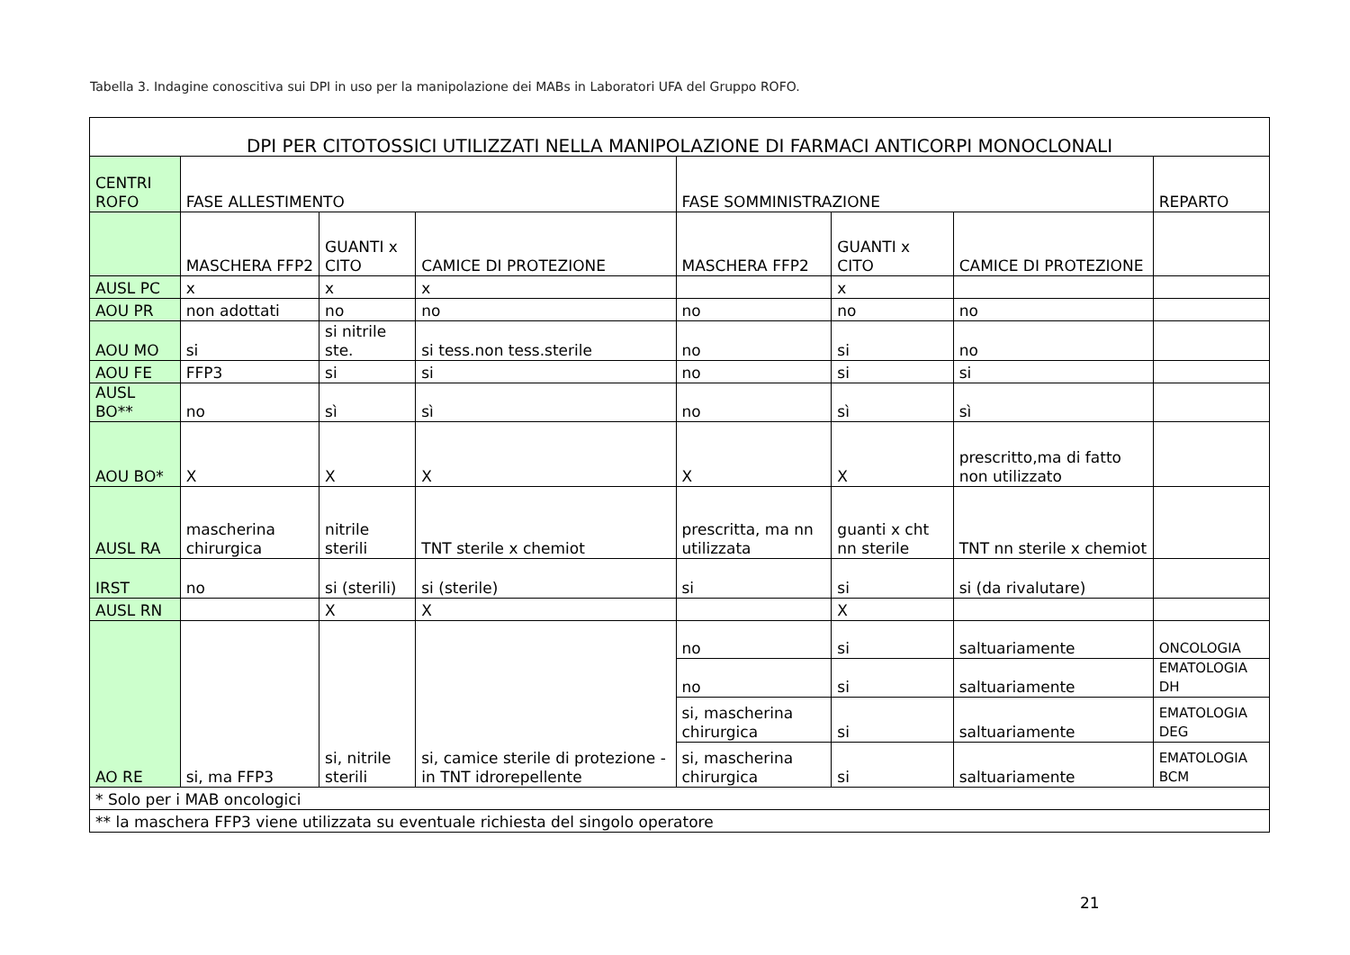Tabella 3. Indagine conoscitiva sui DPI in uso per la manipolazione dei MABs in Laboratori UFA del Gruppo ROFO.
| DPI PER CITOTOSSICI UTILIZZATI NELLA MANIPOLAZIONE DI FARMACI ANTICORPI MONOCLONALI | | | | | | | |
| CENTRI ROFO | FASE ALLESTIMENTO | | | FASE SOMMINISTRAZIONE | | | REPARTO |
| | MASCHERA FFP2 | GUANTI x CITO | CAMICE DI PROTEZIONE | MASCHERA FFP2 | GUANTI x CITO | CAMICE DI PROTEZIONE | |
| AUSL PC | x | x | x | | x | | |
| AOU PR | non adottati | no | no | no | no | no | |
| AOU MO | si | si nitrile ste. | si tess.non tess.sterile | no | si | no | |
| AOU FE | FFP3 | si | si | no | si | si | |
| AUSL BO** | no | sì | sì | no | sì | sì | |
| AOU BO* | X | X | X | X | X | prescritto,ma di fatto non utilizzato | |
| AUSL RA | mascherina chirurgica | nitrile sterili | TNT sterile x chemiot | prescritta, ma nn utilizzata | guanti x cht nn sterile | TNT nn sterile x chemiot | |
| IRST | no | si (sterili) | si (sterile) | si | si | si (da rivalutare) | |
| AUSL RN | | X | X | | X | | |
| AO RE | si, ma FFP3 | si, nitrile sterili | si, camice sterile di protezione - in TNT idrorepellente | no | si | saltuariamente | ONCOLOGIA |
| | | | | no | si | saltuariamente | EMATOLOGIA DH |
| | | | | si, mascherina chirurgica | si | saltuariamente | EMATOLOGIA DEG |
| | | | | si, mascherina chirurgica | si | saltuariamente | EMATOLOGIA BCM |
| * Solo per i MAB oncologici | | | | | | | |
| ** la maschera FFP3 viene utilizzata su eventuale richiesta del singolo operatore | | | | | | | |
21